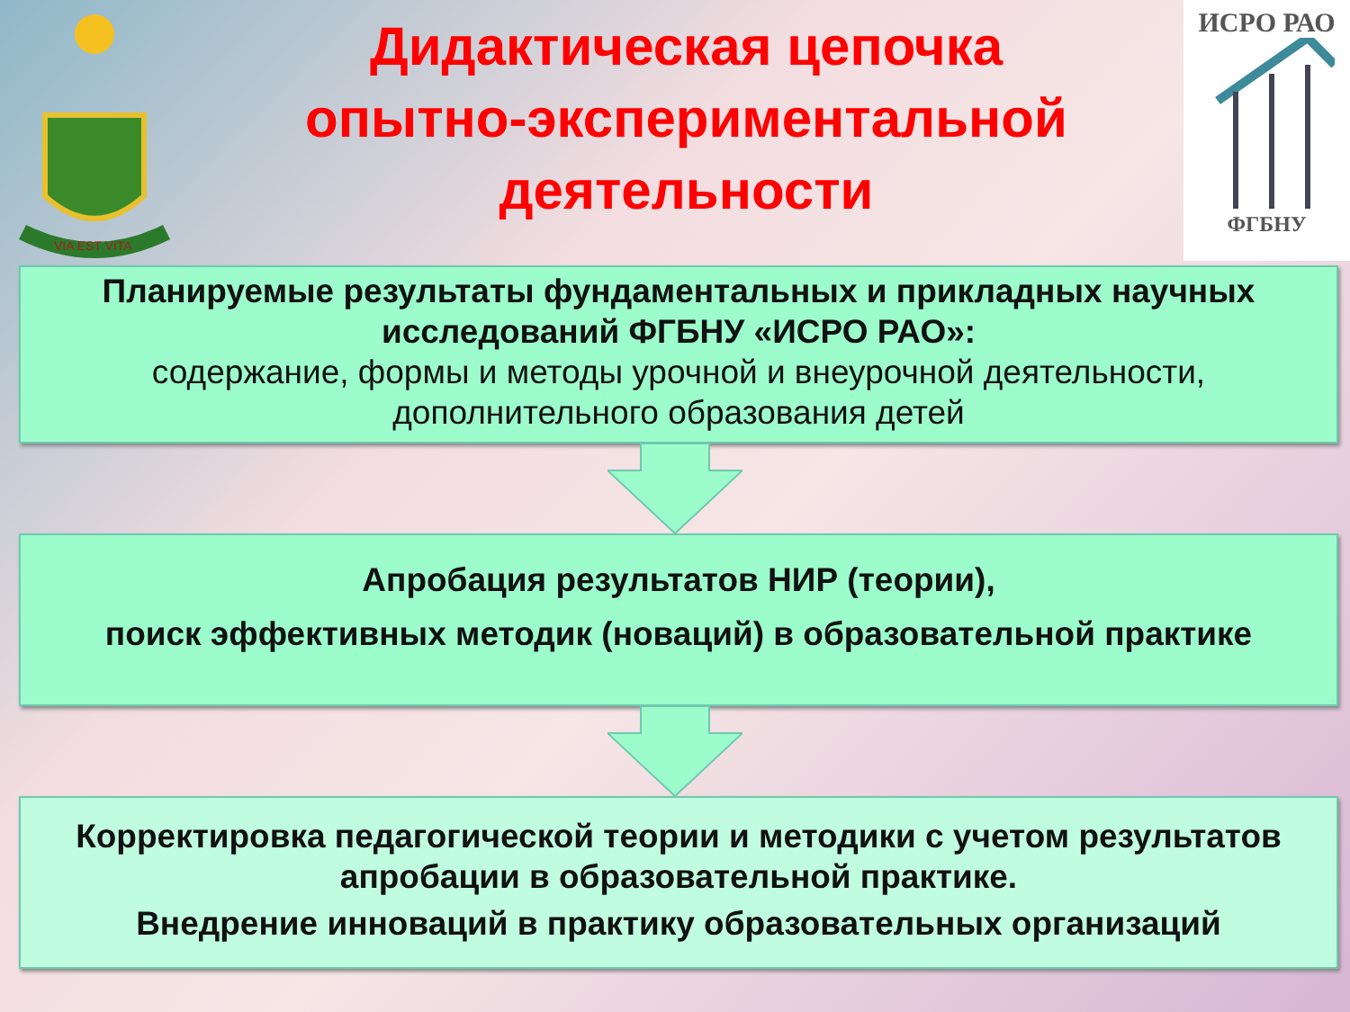VIA EST VITA
Дидактическая цепочка
опытно-экспериментальной
деятельности
ИСРО РАО
ФГБНУ
Планируемые результаты фундаментальных и прикладных научных исследований ФГБНУ «ИСРО РАО»:
содержание, формы и методы урочной и внеурочной деятельности, дополнительного образования детей
Апробация результатов НИР (теории),
поиск эффективных методик (новаций) в образовательной практике
Корректировка педагогической теории и методики с учетом результатов апробации в образовательной практике.
Внедрение инноваций в практику образовательных организаций